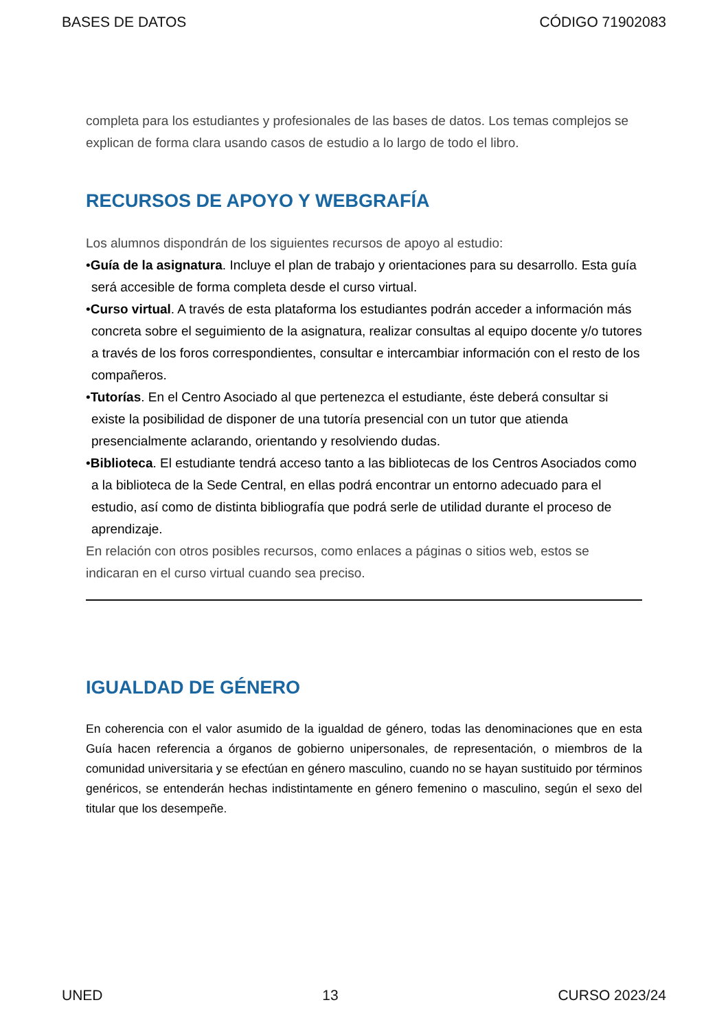BASES DE DATOS CÓDIGO 71902083
completa para los estudiantes y profesionales de las bases de datos. Los temas complejos se explican de forma clara usando casos de estudio a lo largo de todo el libro.
RECURSOS DE APOYO Y WEBGRAFÍA
Los alumnos dispondrán de los siguientes recursos de apoyo al estudio:
•Guía de la asignatura. Incluye el plan de trabajo y orientaciones para su desarrollo. Esta guía será accesible de forma completa desde el curso virtual.
•Curso virtual. A través de esta plataforma los estudiantes podrán acceder a información más concreta sobre el seguimiento de la asignatura, realizar consultas al equipo docente y/o tutores a través de los foros correspondientes, consultar e intercambiar información con el resto de los compañeros.
•Tutorías. En el Centro Asociado al que pertenezca el estudiante, éste deberá consultar si existe la posibilidad de disponer de una tutoría presencial con un tutor que atienda presencialmente aclarando, orientando y resolviendo dudas.
•Biblioteca. El estudiante tendrá acceso tanto a las bibliotecas de los Centros Asociados como a la biblioteca de la Sede Central, en ellas podrá encontrar un entorno adecuado para el estudio, así como de distinta bibliografía que podrá serle de utilidad durante el proceso de aprendizaje.
En relación con otros posibles recursos, como enlaces a páginas o sitios web, estos se indicaran en el curso virtual cuando sea preciso.
IGUALDAD DE GÉNERO
En coherencia con el valor asumido de la igualdad de género, todas las denominaciones que en esta Guía hacen referencia a órganos de gobierno unipersonales, de representación, o miembros de la comunidad universitaria y se efectúan en género masculino, cuando no se hayan sustituido por términos genéricos, se entenderán hechas indistintamente en género femenino o masculino, según el sexo del titular que los desempeñe.
UNED 13 CURSO 2023/24